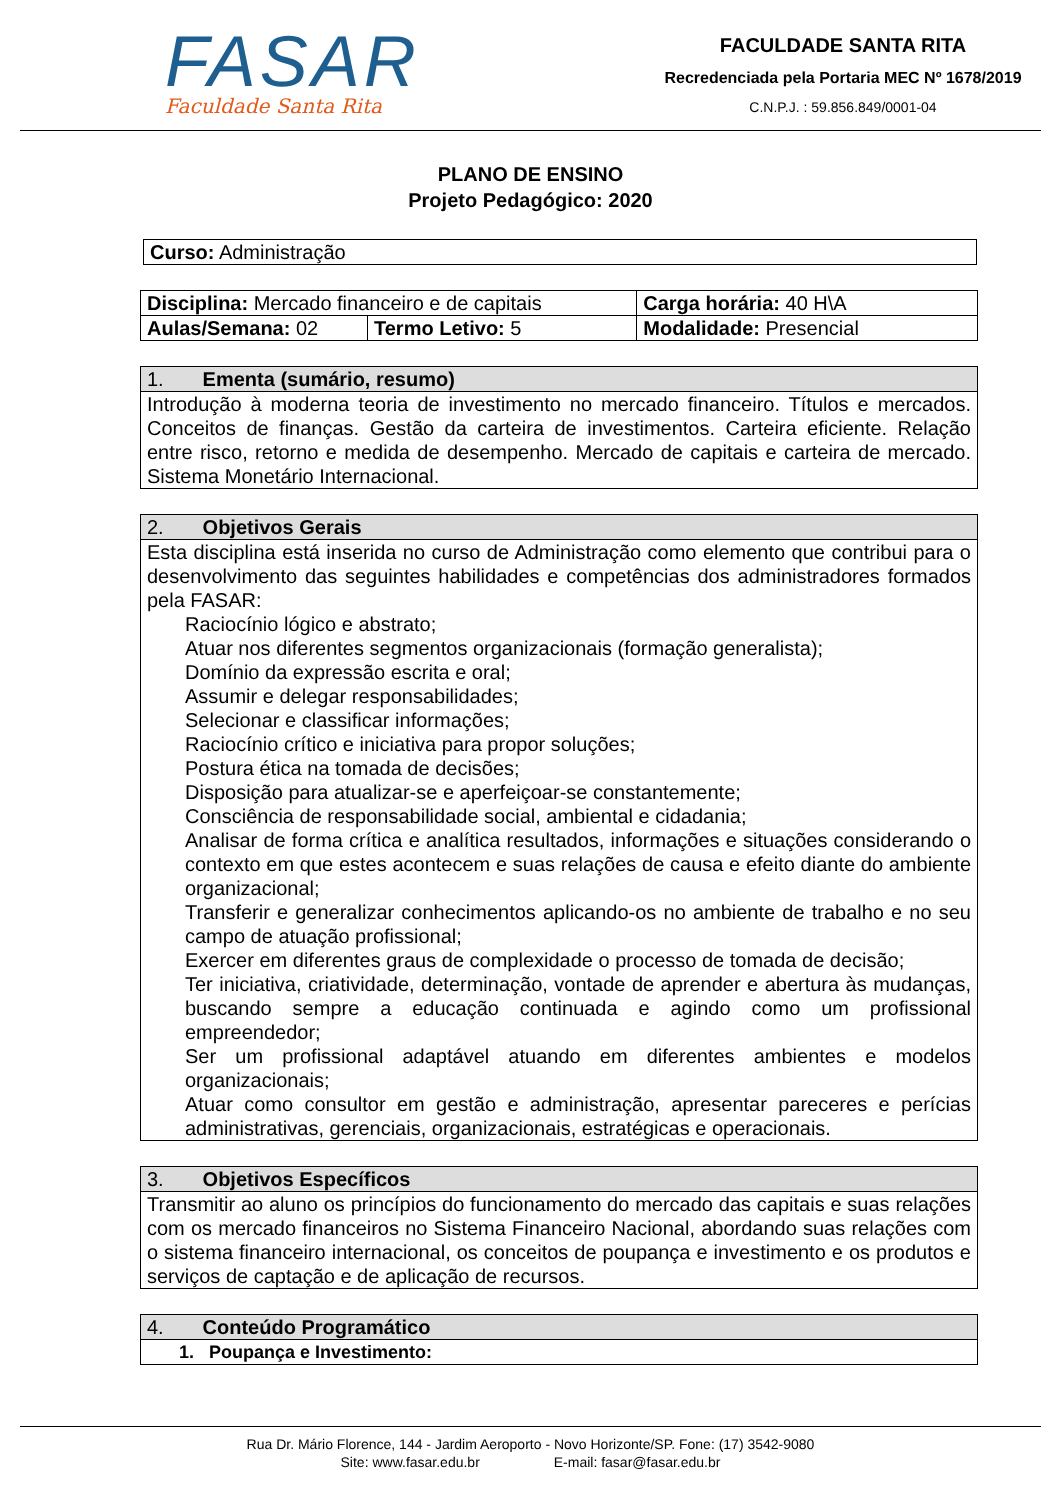FASAR
Faculdade Santa Rita
FACULDADE SANTA RITA
Recredenciada pela Portaria MEC Nº 1678/2019
C.N.P.J. : 59.856.849/0001-04
PLANO DE ENSINO
Projeto Pedagógico: 2020
| Curso: Administração |
| Disciplina: Mercado financeiro e de capitais | | Carga horária: 40 H\A |
| Aulas/Semana: 02 | Termo Letivo: 5 | Modalidade: Presencial |
| 1. Ementa (sumário, resumo) |
| Introdução à moderna teoria de investimento no mercado financeiro. Títulos e mercados. Conceitos de finanças. Gestão da carteira de investimentos. Carteira eficiente. Relação entre risco, retorno e medida de desempenho. Mercado de capitais e carteira de mercado. Sistema Monetário Internacional. |
| 2. Objetivos Gerais |
| Esta disciplina está inserida no curso de Administração como elemento que contribui para o desenvolvimento das seguintes habilidades e competências dos administradores formados pela FASAR: Raciocínio lógico e abstrato; Atuar nos diferentes segmentos organizacionais (formação generalista); Domínio da expressão escrita e oral; Assumir e delegar responsabilidades; Selecionar e classificar informações; Raciocínio crítico e iniciativa para propor soluções; Postura ética na tomada de decisões; Disposição para atualizar-se e aperfeiçoar-se constantemente; Consciência de responsabilidade social, ambiental e cidadania; Analisar de forma crítica e analítica resultados, informações e situações considerando o contexto em que estes acontecem e suas relações de causa e efeito diante do ambiente organizacional; Transferir e generalizar conhecimentos aplicando-os no ambiente de trabalho e no seu campo de atuação profissional; Exercer em diferentes graus de complexidade o processo de tomada de decisão; Ter iniciativa, criatividade, determinação, vontade de aprender e abertura às mudanças, buscando sempre a educação continuada e agindo como um profissional empreendedor; Ser um profissional adaptável atuando em diferentes ambientes e modelos organizacionais; Atuar como consultor em gestão e administração, apresentar pareceres e perícias administrativas, gerenciais, organizacionais, estratégicas e operacionais. |
| 3. Objetivos Específicos |
| Transmitir ao aluno os princípios do funcionamento do mercado das capitais e suas relações com os mercado financeiros no Sistema Financeiro Nacional, abordando suas relações com o sistema financeiro internacional, os conceitos de poupança e investimento e os produtos e serviços de captação e de aplicação de recursos. |
| 4. Conteúdo Programático |
| 1. Poupança e Investimento: |
Rua Dr. Mário Florence, 144 - Jardim Aeroporto - Novo Horizonte/SP. Fone: (17) 3542-9080
Site: www.fasar.edu.br E-mail: fasar@fasar.edu.br